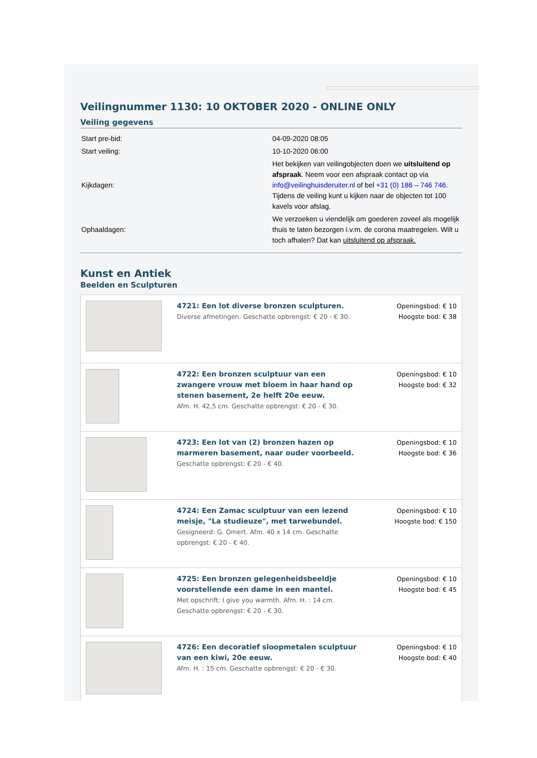Veilingnummer 1130: 10 OKTOBER 2020 - ONLINE ONLY
Veiling gegevens
| Start pre-bid: | 04-09-2020 08:05 |
| Start veiling: | 10-10-2020 06:00 |
| Kijkdagen: | Het bekijken van veilingobjecten doen we uitsluitend op afspraak . Neem voor een afspraak contact op via info@veilinghuisderuiter.nl of bel +31 (0) 186 – 746 746. Tijdens de veiling kunt u kijken naar de objecten tot 100 kavels voor afslag. |
| Ophaaldagen: | We verzoeken u viendelijk om goederen zoveel als mogelijk thuis te laten bezorgen i.v.m. de corona maatregelen. Wilt u toch afhalen? Dat kan uitsluitend op afspraak. |
Kunst en Antiek
Beelden en Sculpturen
| | 4721: Een lot diverse bronzen sculpturen. Diverse afmetingen. Geschatte opbrengst: € 20 - € 30. | Openingsbod: € 10 Hoogste bod: € 38 |
| | 4722: Een bronzen sculptuur van een zwangere vrouw met bloem in haar hand op stenen basement, 2e helft 20e eeuw. Afm. H. 42,5 cm. Geschatte opbrengst: € 20 - € 30. | Openingsbod: € 10 Hoogste bod: € 32 |
| | 4723: Een lot van (2) bronzen hazen op marmeren basement, naar ouder voorbeeld. Geschatte opbrengst: € 20 - € 40. | Openingsbod: € 10 Hoogste bod: € 36 |
| | 4724: Een Zamac sculptuur van een lezend meisje, "La studieuze", met tarwebundel. Gesigneerd: G. Omert. Afm. 40 x 14 cm. Geschatte opbrengst: € 20 - € 40. | Openingsbod: € 10 Hoogste bod: € 150 |
| | 4725: Een bronzen gelegenheidsbeeldje voorstellende een dame in een mantel. Met opschrift: I give you warmth. Afm. H. : 14 cm. Geschatte opbrengst: € 20 - € 30. | Openingsbod: € 10 Hoogste bod: € 45 |
| | 4726: Een decoratief sloopmetalen sculptuur van een kiwi, 20e eeuw. Afm. H. : 15 cm. Geschatte opbrengst: € 20 - € 30. | Openingsbod: € 10 Hoogste bod: € 40 |